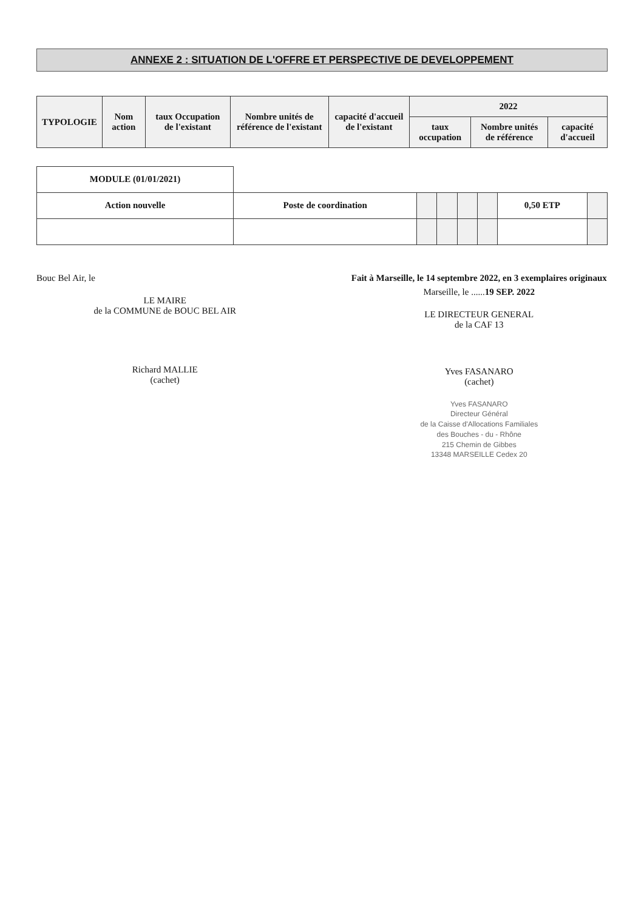ANNEXE 2 : SITUATION DE L'OFFRE ET PERSPECTIVE DE DEVELOPPEMENT
| TYPOLOGIE | Nom action | taux Occupation de l'existant | Nombre unités de référence de l'existant | capacité d'accueil de l'existant | 2022 | | |
| --- | --- | --- | --- | --- | --- | --- | --- |
| | | | | | taux occupation | Nombre unités de référence | capacité d'accueil |
| MODULE (01/01/2021) | | | | | | | |
| Action nouvelle | Poste de coordination | | | | | 0,50 ETP | |
Bouc Bel Air, le
LE MAIRE
de la COMMUNE de BOUC BEL AIR
Richard MALLIE
(cachet)
Fait à Marseille, le 14 septembre 2022, en 3 exemplaires originaux
Marseille, le ......19 SEP. 2022
LE DIRECTEUR GENERAL
de la CAF 13
Yves FASANARO
(cachet)
Yves FASANARO
Directeur Général
de la Caisse d'Allocations Familiales
des Bouches - du - Rhône
215 Chemin de Gibbes
13348 MARSEILLE Cedex 20